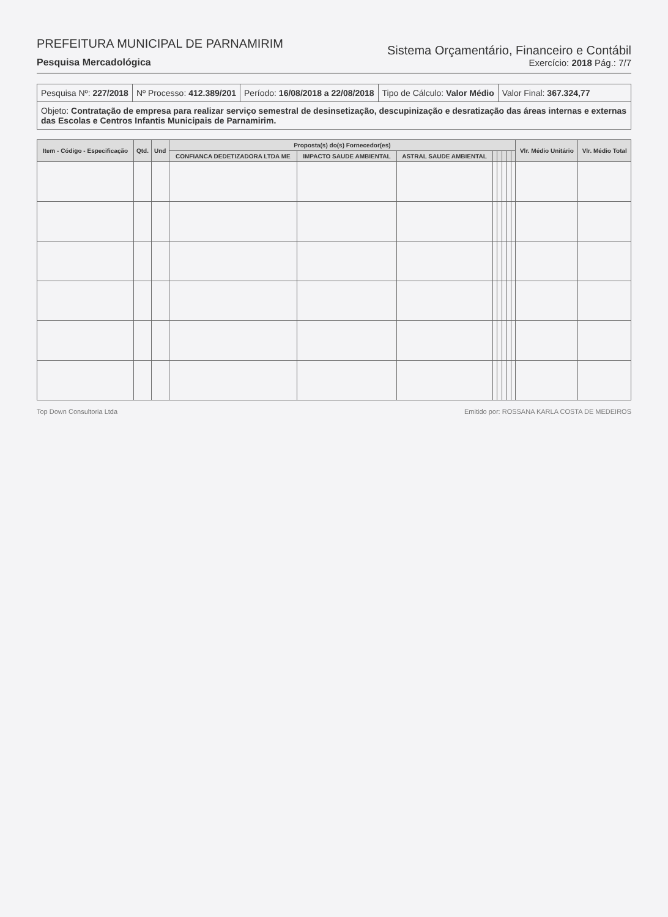PREFEITURA MUNICIPAL DE PARNAMIRIM
Pesquisa Mercadológica
Sistema Orçamentário, Financeiro e Contábil
Exercício: 2018 Pág.: 7/7
Pesquisa Nº: 227/2018 Nº Processo: 412.389/201 Período: 16/08/2018 a 22/08/2018
Tipo de Cálculo: Valor Médio Valor Final: 367.324,77
Objeto: Contratação de empresa para realizar serviço semestral de desinsetização, descupinização e desratização das áreas internas e externas das Escolas e Centros Infantis Municipais de Parnamirim.
| Item - Código - Especificação | Qtd. | Und | Proposta(s) do(s) Fornecedor(es) | | | | | | | | Vlr. Médio Unitário | Vlr. Médio Total |
| --- | --- | --- | --- | --- | --- | --- | --- | --- | --- | --- | --- | --- |
| | | | CONFIANCA DEDETIZADORA LTDA ME | IMPACTO SAUDE AMBIENTAL | ASTRAL SAUDE AMBIENTAL | | | | | | | |
Top Down Consultoria Ltda Emitido por: ROSSANA KARLA COSTA DE MEDEIROS